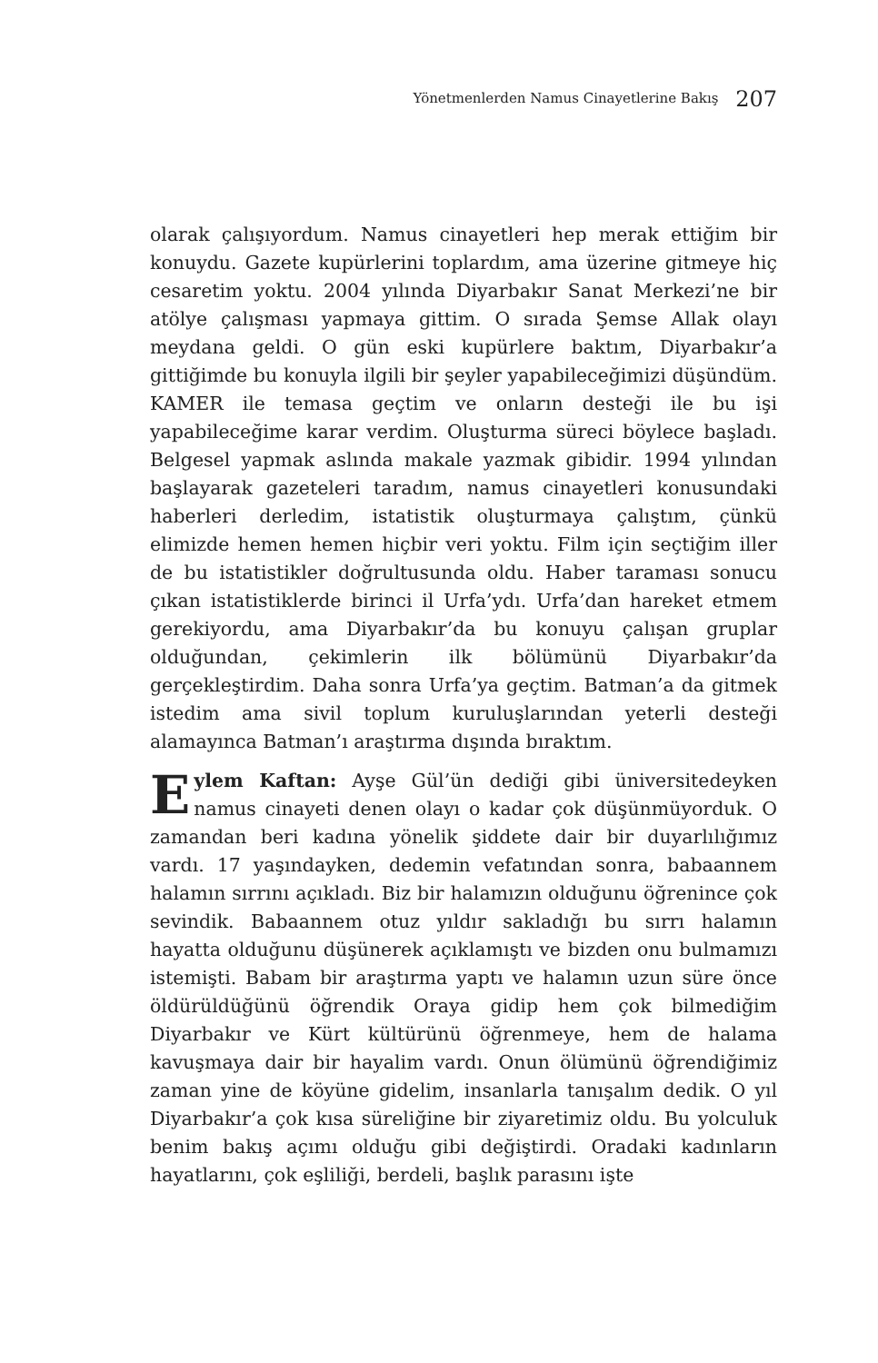Yönetmenlerden Namus Cinayetlerine Bakış 207
olarak çalışıyordum. Namus cinayetleri hep merak ettiğim bir konuydu. Gazete kupürlerini toplardım, ama üzerine gitmeye hiç cesaretim yoktu. 2004 yılında Diyarbakır Sanat Merkezi’ne bir atölye çalışması yapmaya gittim. O sırada Şemse Allak olayı meydana geldi. O gün eski kupürlere baktım, Diyarbakır’a gittiğimde bu konuyla ilgili bir şeyler yapabileceğimizi düşündüm. KAMER ile temasa geçtim ve onların desteği ile bu işi yapabileceğime karar verdim. Oluşturma süreci böylece başladı. Belgesel yapmak aslında makale yazmak gibidir. 1994 yılından başlayarak gazeteleri taradım, namus cinayetleri konusundaki haberleri derledim, istatistik oluşturmaya çalıştım, çünkü elimizde hemen hemen hiçbir veri yoktu. Film için seçtiğim iller de bu istatistikler doğrultusunda oldu. Haber taraması sonucu çıkan istatistiklerde birinci il Urfa’ydı. Urfa’dan hareket etmem gerekiyordu, ama Diyarbakır’da bu konuyu çalışan gruplar olduğundan, çekimlerin ilk bölümünü Diyarbakır’da gerçekleştirdim. Daha sonra Urfa’ya geçtim. Batman’a da gitmek istedim ama sivil toplum kuruluşlarından yeterli desteği alamayınca Batman’ı araştırma dışında bıraktım.
Eylem Kaftan: Ayşe Gül’ün dediği gibi üniversitedeyken namus cinayeti denen olayı o kadar çok düşünmüyorduk. O zamandan beri kadına yönelik şiddete dair bir duyarlılığımız vardı. 17 yaşındayken, dedemin vefatından sonra, babaannem halamın sırrını açıkladı. Biz bir halamızın olduğunu öğrenince çok sevindik. Babaannem otuz yıldır sakladığı bu sırrı halamın hayatta olduğunu düşünerek açıklamıştı ve bizden onu bulmamızı istemişti. Babam bir araştırma yaptı ve halamın uzun süre önce öldürüldüğünü öğrendik Oraya gidip hem çok bilmediğim Diyarbakır ve Kürt kültürünü öğrenmeye, hem de halama kavuşmaya dair bir hayalim vardı. Onun ölümünü öğrendiğimiz zaman yine de köyüne gidelim, insanlarla tanışalım dedik. O yıl Diyarbakır’a çok kısa süreliğine bir ziyaretimiz oldu. Bu yolculuk benim bakış açımı olduğu gibi değiştirdi. Oradaki kadınların hayatlarını, çok eşliliği, berdeli, başlık parasını işte